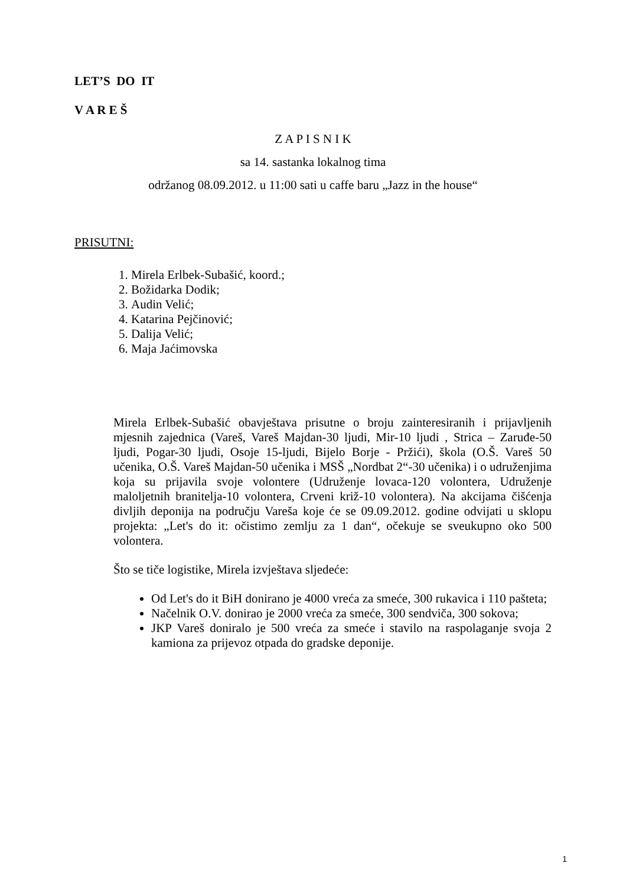LET’S DO IT
V A R E Š
Z A P I S N I K
sa 14. sastanka lokalnog tima
održanog 08.09.2012. u 11:00 sati u caffe baru „Jazz in the house“
PRISUTNI:
1. Mirela Erlbek-Subašić, koord.;
2. Božidarka Dodik;
3. Audin Velić;
4. Katarina Pejčinović;
5. Dalija Velić;
6. Maja Jaćimovska
Mirela Erlbek-Subašić obavještava prisutne o broju zainteresiranih i prijavljenih mjesnih zajednica (Vareš, Vareš Majdan-30 ljudi, Mir-10 ljudi , Strica – Zaruđe-50 ljudi, Pogar-30 ljudi, Osoje 15-ljudi, Bijelo Borje - Pržići), škola (O.Š. Vareš 50 učenika, O.Š. Vareš Majdan-50 učenika i MSŠ „Nordbat 2“-30 učenika) i o udruženjima koja su prijavila svoje volontere (Udruženje lovaca-120 volontera, Udruženje maloljetnih branitelja-10 volontera, Crveni križ-10 volontera). Na akcijama čišćenja divljih deponija na području Vareša koje će se 09.09.2012. godine odvijati u sklopu projekta: „Let's do it: očistimo zemlju za 1 dan“, očekuje se sveukupno oko 500 volontera.
Što se tiče logistike, Mirela izvještava sljedeće:
Od Let's do it BiH donirano je 4000 vreća za smeće, 300 rukavica i 110 pašteta;
Načelnik O.V. donirao je 2000 vreća za smeće, 300 sendviča, 300 sokova;
JKP Vareš doniralo je 500 vreća za smeće i stavilo na raspolaganje svoja 2 kamiona za prijevoz otpada do gradske deponije.
1